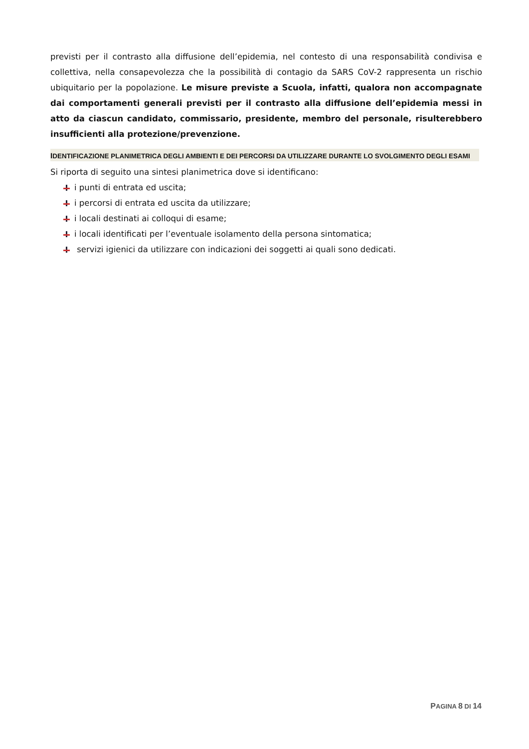previsti per il contrasto alla diffusione dell’epidemia, nel contesto di una responsabilità condivisa e collettiva, nella consapevolezza che la possibilità di contagio da SARS CoV-2 rappresenta un rischio ubiquitario per la popolazione. Le misure previste a Scuola, infatti, qualora non accompagnate dai comportamenti generali previsti per il contrasto alla diffusione dell’epidemia messi in atto da ciascun candidato, commissario, presidente, membro del personale, risulterebbero insufficienti alla protezione/prevenzione.
IDENTIFICAZIONE PLANIMETRICA DEGLI AMBIENTI E DEI PERCORSI DA UTILIZZARE DURANTE LO SVOLGIMENTO DEGLI ESAMI
Si riporta di seguito una sintesi planimetrica dove si identificano:
i punti di entrata ed uscita;
i percorsi di entrata ed uscita da utilizzare;
i locali destinati ai colloqui di esame;
i locali identificati per l’eventuale isolamento della persona sintomatica;
servizi igienici da utilizzare con indicazioni dei soggetti ai quali sono dedicati.
PAGINA 8 DI 14